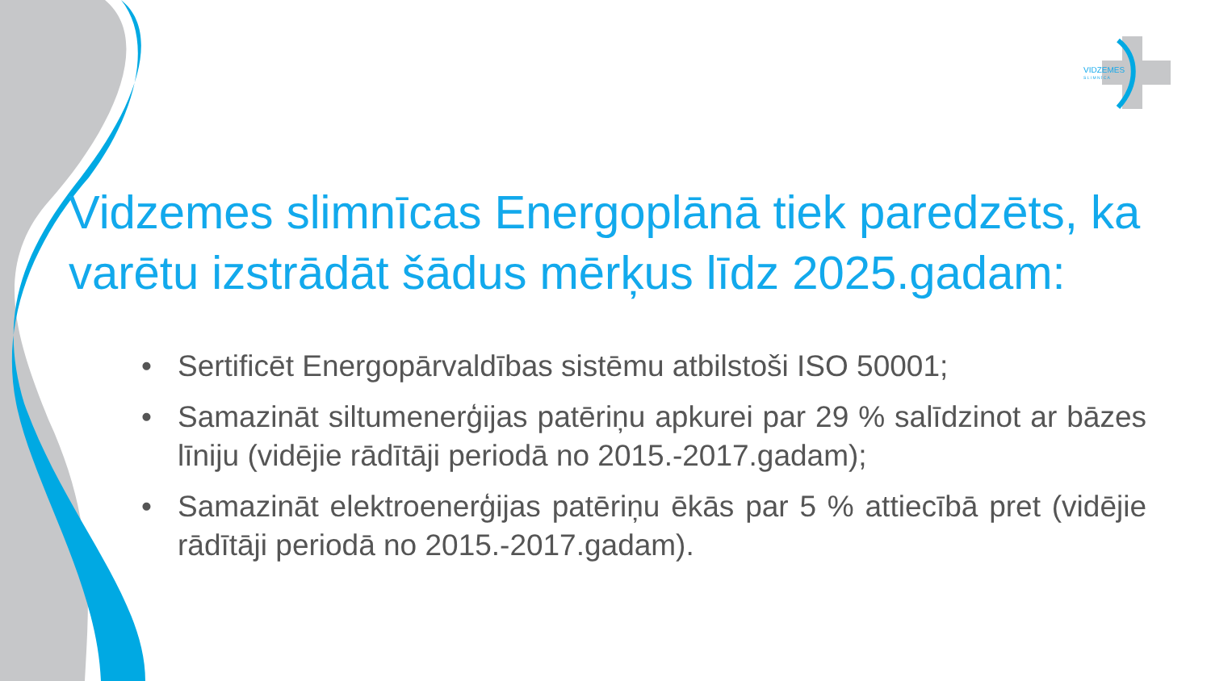VIDZEMES
S L I M N Ī C A
Vidzemes slimnīcas Energoplānā tiek paredzēts, ka varētu izstrādāt šādus mērķus līdz 2025.gadam:
• Sertificēt Energopārvaldības sistēmu atbilstoši ISO 50001;
• Samazināt siltumenerģijas patēriņu apkurei par 29 % salīdzinot ar bāzes līniju (vidējie rādītāji periodā no 2015.-2017.gadam);
• Samazināt elektroenerģijas patēriņu ēkās par 5 % attiecībā pret (vidējie rādītāji periodā no 2015.-2017.gadam).